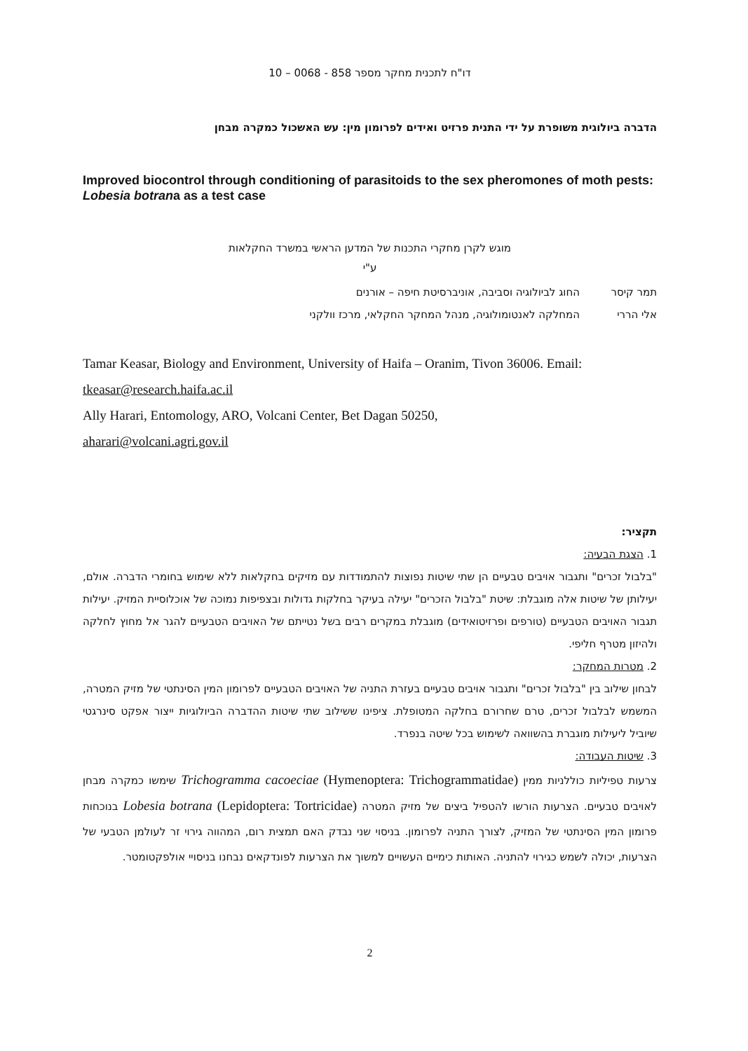דו"ח לתכנית מחקר מספר 858 - 0068 – 10
הדברה ביולוגית משופרת על ידי התנית פרזיט ואידים לפרומון מין: עש האשכול כמקרה מבחן
Improved biocontrol through conditioning of parasitoids to the sex pheromones of moth pests: Lobesia botrana as a test case
מוגש לקרן מחקרי התכנות של המדען הראשי במשרד החקלאות
ע"י
תמר קיסר החוג לביולוגיה וסביבה, אוניברסיטת חיפה – אורנים
אלי הררי המחלקה לאנטומולוגיה, מנהל המחקר החקלאי, מרכז וולקני
Tamar Keasar, Biology and Environment, University of Haifa – Oranim, Tivon 36006. Email:
tkeasar@research.haifa.ac.il
Ally Harari, Entomology, ARO, Volcani Center, Bet Dagan 50250,
aharari@volcani.agri.gov.il
תקציר:
1. הצגת הבעיה:
"בלבול זכרים" ותגבור אויבים טבעיים הן שתי שיטות נפוצות להתמודדות עם מזיקים בחקלאות ללא שימוש בחומרי הדברה. אולם, יעילותן של שיטות אלה מוגבלת: שיטת "בלבול הזכרים" יעילה בעיקר בחלקות גדולות ובצפיפות נמוכה של אוכלוסיית המזיק. יעילות תגבור האויבים הטבעיים (טורפים ופרזיטואידים) מוגבלת במקרים רבים בשל נטייתם של האויבים הטבעיים להגר אל מחוץ לחלקה ולהיזון מטרף חליפי.
2. מטרות המחקר:
לבחון שילוב בין "בלבול זכרים" ותגבור אויבים טבעיים בעזרת התניה של האויבים הטבעיים לפרומון המין הסינתטי של מזיק המטרה, המשמש לבלבול זכרים, טרם שחרורם בחלקה המטופלת. ציפינו ששילוב שתי שיטות ההדברה הביולוגיות ייצור אפקט סינרגטי שיוביל ליעילות מוגברת בהשוואה לשימוש בכל שיטה בנפרד.
3. שיטות העבודה:
צרעות טפיליות כוללניות ממין Trichogramma cacoeciae (Hymenoptera: Trichogrammatidae) שימשו כמקרה מבחן לאויבים טבעיים. הצרעות הורשו להטפיל ביצים של מזיק המטרה Lobesia botrana (Lepidoptera: Tortricidae) בנוכחות פרומון המין הסינתטי של המזיק, לצורך התניה לפרומון. בניסוי שני נבדק האם תמצית רום, המהווה גירוי זר לעולמן הטבעי של הצרעות, יכולה לשמש כגירוי להתניה. האותות כימיים העשויים למשוך את הצרעות לפונדקאים נבחנו בניסויי אולפקטומטר.
2